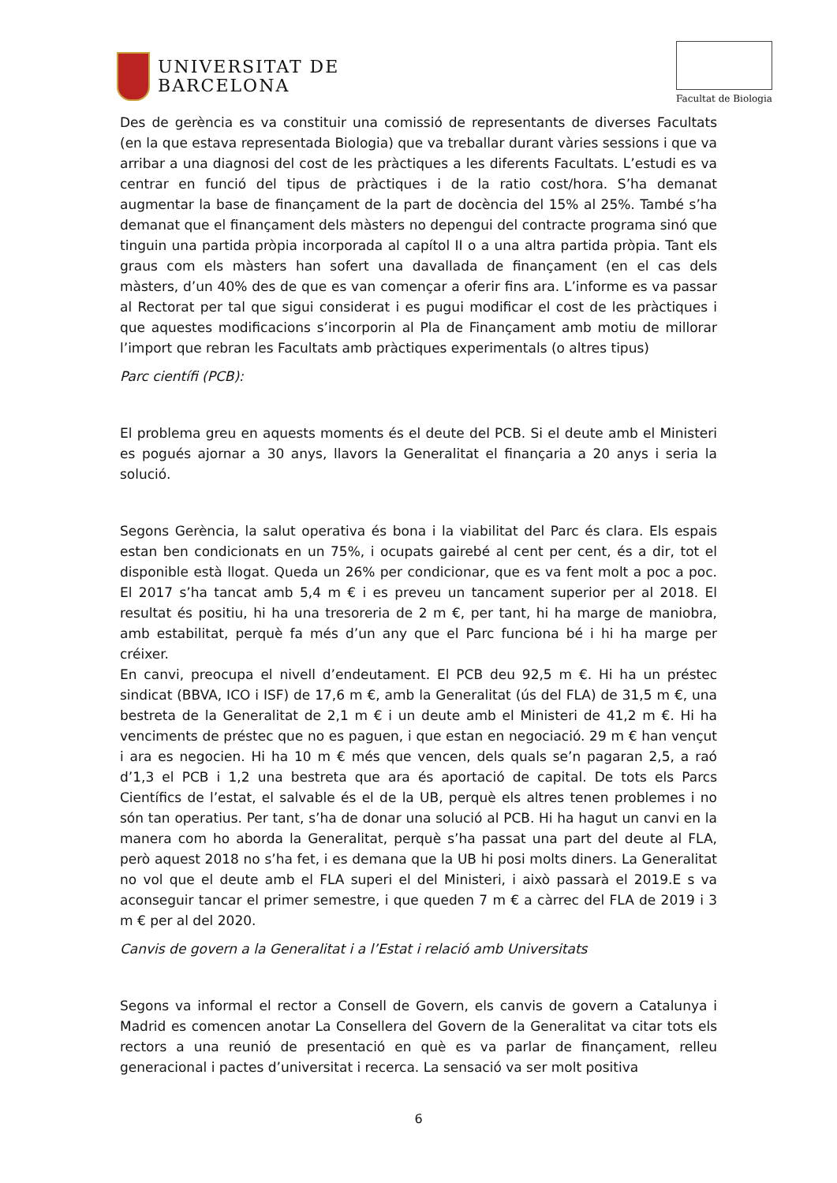UNIVERSITAT DE
BARCELONA
Facultat de Biologia
Des de gerència es va constituir una comissió de representants de diverses Facultats (en la que estava representada Biologia) que va treballar durant vàries sessions i que va arribar a una diagnosi del cost de les pràctiques a les diferents Facultats. L’estudi es va centrar en funció del tipus de pràctiques i de la ratio cost/hora. S’ha demanat augmentar la base de finançament de la part de docència del 15% al 25%. També s’ha demanat que el finançament dels màsters no depengui del contracte programa sinó que tinguin una partida pròpia incorporada al capítol II o a una altra partida pròpia. Tant els graus com els màsters han sofert una davallada de finançament (en el cas dels màsters, d’un 40% des de que es van començar a oferir fins ara. L’informe es va passar al Rectorat per tal que sigui considerat i es pugui modificar el cost de les pràctiques i que aquestes modificacions s’incorporin al Pla de Finançament amb motiu de millorar l’import que rebran les Facultats amb pràctiques experimentals (o altres tipus)
Parc científi (PCB):
El problema greu en aquests moments és el deute del PCB. Si el deute amb el Ministeri es pogués ajornar a 30 anys, llavors la Generalitat el finançaria a 20 anys i seria la solució.
Segons Gerència, la salut operativa és bona i la viabilitat del Parc és clara. Els espais estan ben condicionats en un 75%, i ocupats gairebé al cent per cent, és a dir, tot el disponible està llogat. Queda un 26% per condicionar, que es va fent molt a poc a poc. El 2017 s’ha tancat amb 5,4 m € i es preveu un tancament superior per al 2018. El resultat és positiu, hi ha una tresoreria de 2 m €, per tant, hi ha marge de maniobra, amb estabilitat, perquè fa més d’un any que el Parc funciona bé i hi ha marge per créixer.
En canvi, preocupa el nivell d’endeutament. El PCB deu 92,5 m €. Hi ha un préstec sindicat (BBVA, ICO i ISF) de 17,6 m €, amb la Generalitat (ús del FLA) de 31,5 m €, una bestreta de la Generalitat de 2,1 m € i un deute amb el Ministeri de 41,2 m €. Hi ha venciments de préstec que no es paguen, i que estan en negociació. 29 m € han vençut i ara es negocien. Hi ha 10 m € més que vencen, dels quals se’n pagaran 2,5, a raó d’1,3 el PCB i 1,2 una bestreta que ara és aportació de capital. De tots els Parcs Científics de l’estat, el salvable és el de la UB, perquè els altres tenen problemes i no són tan operatius. Per tant, s’ha de donar una solució al PCB. Hi ha hagut un canvi en la manera com ho aborda la Generalitat, perquè s’ha passat una part del deute al FLA, però aquest 2018 no s’ha fet, i es demana que la UB hi posi molts diners. La Generalitat no vol que el deute amb el FLA superi el del Ministeri, i això passarà el 2019.E s va aconseguir tancar el primer semestre, i que queden 7 m € a càrrec del FLA de 2019 i 3 m € per al del 2020.
Canvis de govern a la Generalitat i a l’Estat i relació amb Universitats
Segons va informal el rector a Consell de Govern, els canvis de govern a Catalunya i Madrid es comencen anotar La Consellera del Govern de la Generalitat va citar tots els rectors a una reunió de presentació en què es va parlar de finançament, relleu generacional i pactes d’universitat i recerca. La sensació va ser molt positiva
6